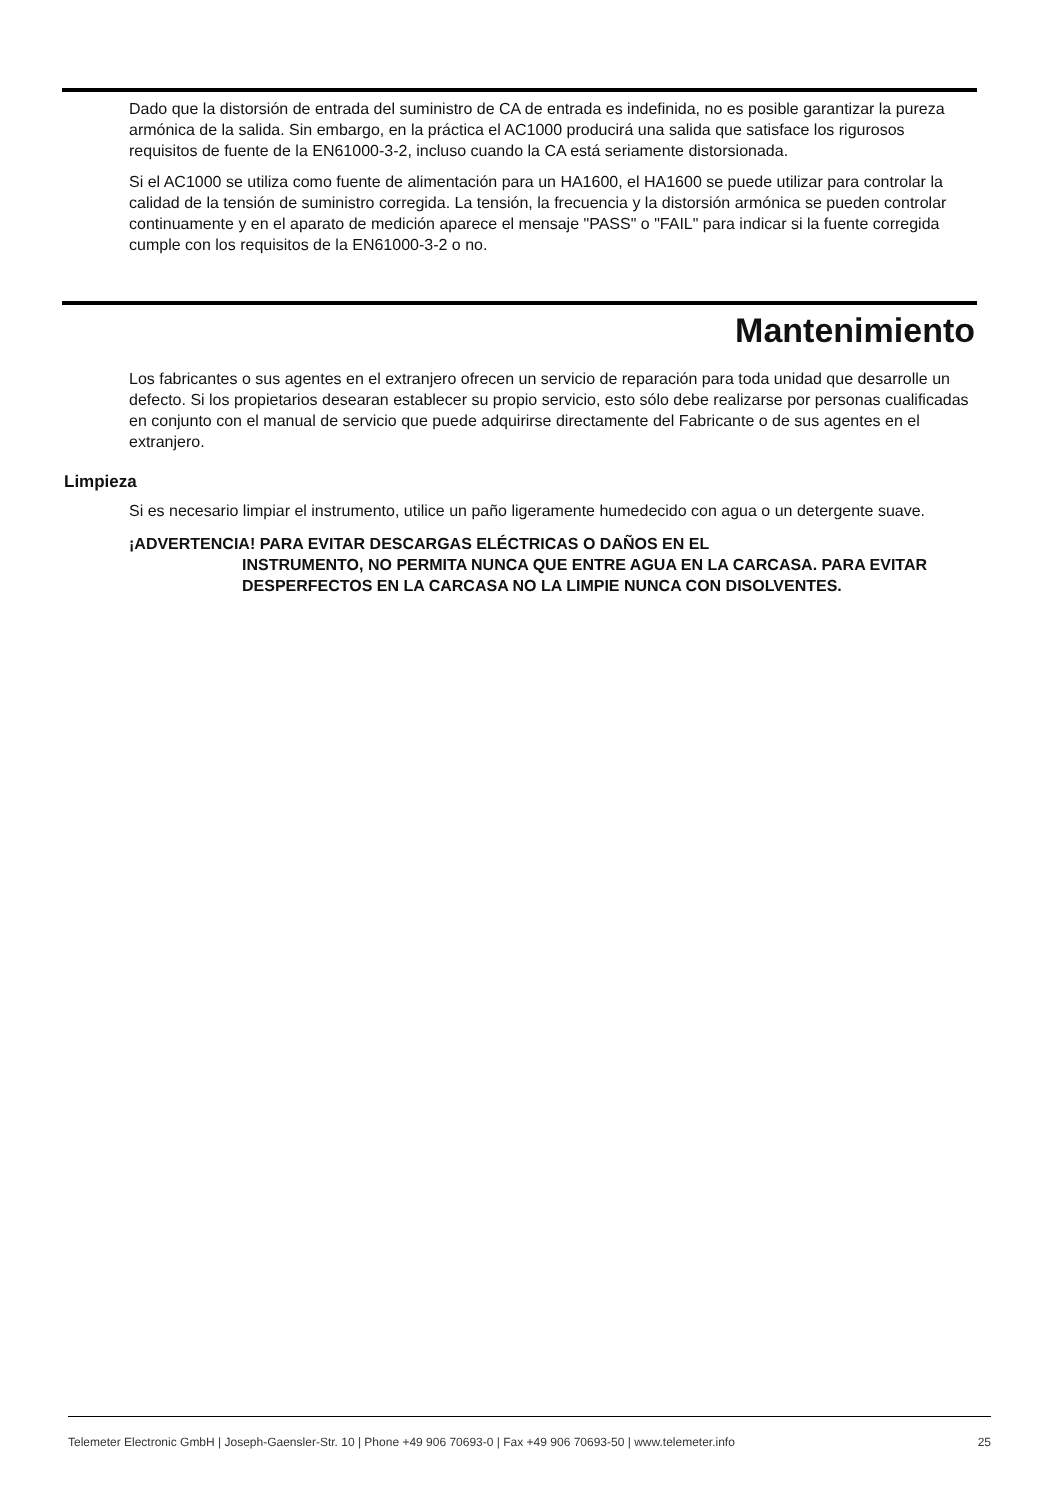Dado que la distorsión de entrada del suministro de CA de entrada es indefinida, no es posible garantizar la pureza armónica de la salida. Sin embargo, en la práctica el AC1000 producirá una salida que satisface los rigurosos requisitos de fuente de la EN61000-3-2, incluso cuando la CA está seriamente distorsionada.
Si el AC1000 se utiliza como fuente de alimentación para un HA1600, el HA1600 se puede utilizar para controlar la calidad de la tensión de suministro corregida. La tensión, la frecuencia y la distorsión armónica se pueden controlar continuamente y en el aparato de medición aparece el mensaje "PASS" o "FAIL" para indicar si la fuente corregida cumple con los requisitos de la EN61000-3-2 o no.
Mantenimiento
Los fabricantes o sus agentes en el extranjero ofrecen un servicio de reparación para toda unidad que desarrolle un defecto. Si los propietarios desearan establecer su propio servicio, esto sólo debe realizarse por personas cualificadas en conjunto con el manual de servicio que puede adquirirse directamente del Fabricante o de sus agentes en el extranjero.
Limpieza
Si es necesario limpiar el instrumento, utilice un paño ligeramente humedecido con agua o un detergente suave.
¡ADVERTENCIA! PARA EVITAR DESCARGAS ELÉCTRICAS O DAÑOS EN EL
INSTRUMENTO, NO PERMITA NUNCA QUE ENTRE AGUA EN LA CARCASA. PARA EVITAR DESPERFECTOS EN LA CARCASA NO LA LIMPIE NUNCA CON DISOLVENTES.
Telemeter Electronic GmbH | Joseph-Gaensler-Str. 10 | Phone +49 906 70693-0 | Fax +49 906 70693-50 | www.telemeter.info 25